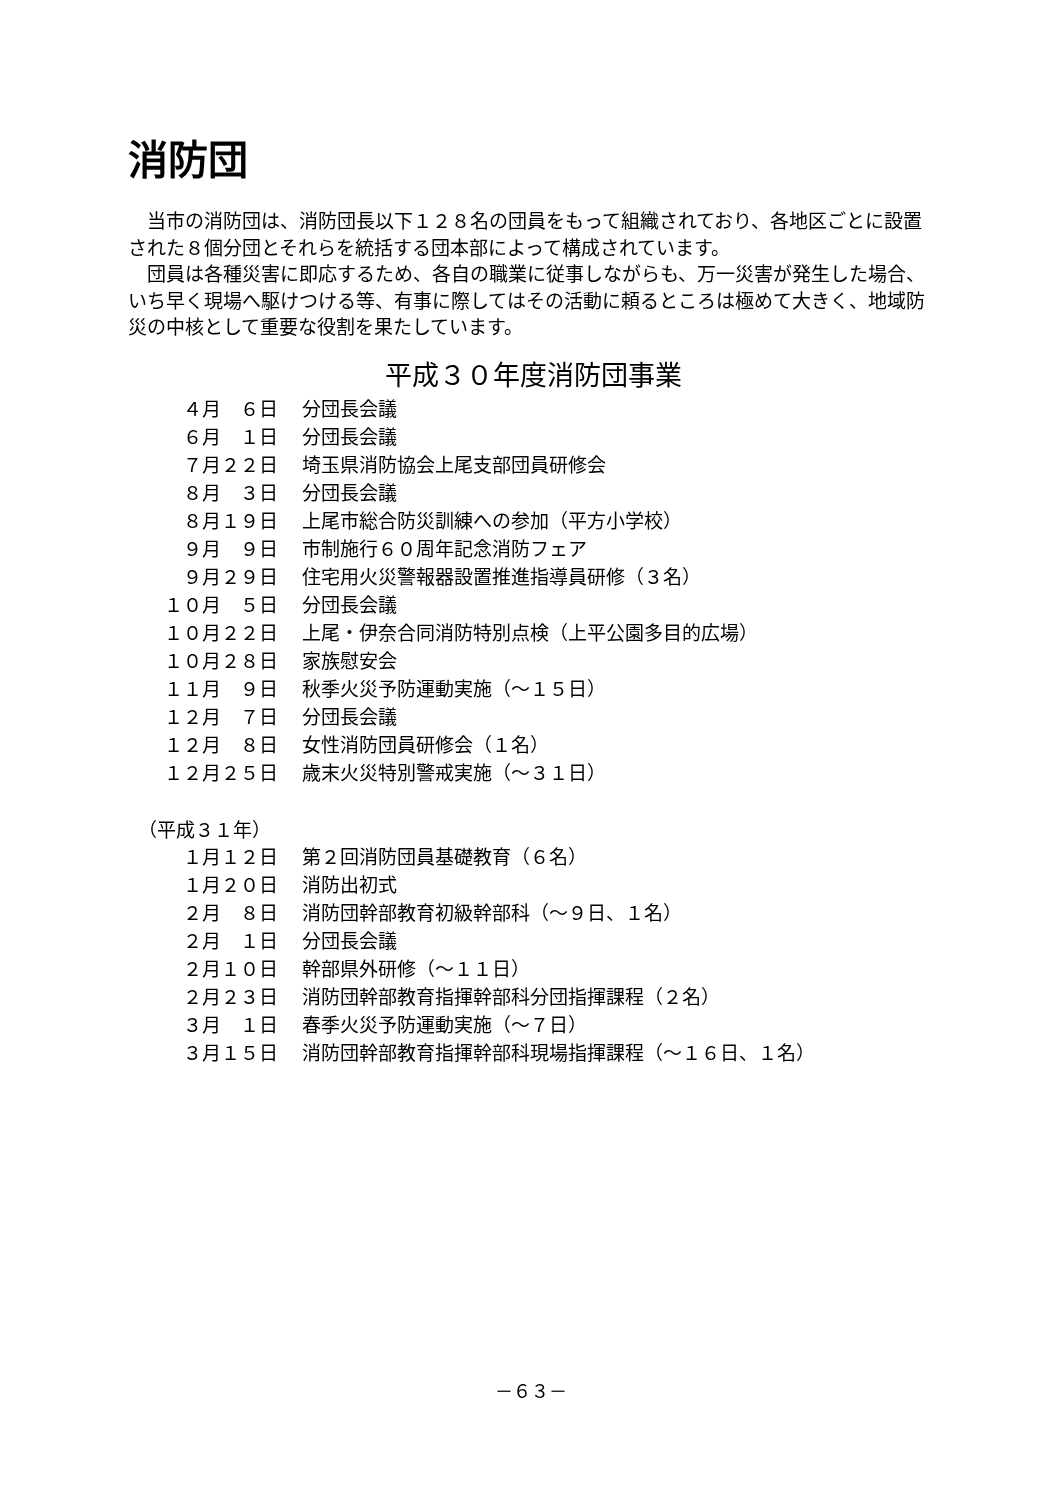消防団
当市の消防団は、消防団長以下１２８名の団員をもって組織されており、各地区ごとに設置された８個分団とそれらを統括する団本部によって構成されています。
団員は各種災害に即応するため、各自の職業に従事しながらも、万一災害が発生した場合、いち早く現場へ駆けつける等、有事に際してはその活動に頼るところは極めて大きく、地域防災の中核として重要な役割を果たしています。
平成３０年度消防団事業
| ４月 ６日 | 分団長会議 |
| ６月 １日 | 分団長会議 |
| ７月２２日 | 埼玉県消防協会上尾支部団員研修会 |
| ８月 ３日 | 分団長会議 |
| ８月１９日 | 上尾市総合防災訓練への参加（平方小学校） |
| ９月 ９日 | 市制施行６０周年記念消防フェア |
| ９月２９日 | 住宅用火災警報器設置推進指導員研修（３名） |
| １０月 ５日 | 分団長会議 |
| １０月２２日 | 上尾・伊奈合同消防特別点検（上平公園多目的広場） |
| １０月２８日 | 家族慰安会 |
| １１月 ９日 | 秋季火災予防運動実施（～１５日） |
| １２月 ７日 | 分団長会議 |
| １２月 ８日 | 女性消防団員研修会（１名） |
| １２月２５日 | 歳末火災特別警戒実施（～３１日） |
（平成３１年）
| １月１２日 | 第２回消防団員基礎教育（６名） |
| １月２０日 | 消防出初式 |
| ２月 ８日 | 消防団幹部教育初級幹部科（～９日、１名） |
| ２月 １日 | 分団長会議 |
| ２月１０日 | 幹部県外研修（～１１日） |
| ２月２３日 | 消防団幹部教育指揮幹部科分団指揮課程（２名） |
| ３月 １日 | 春季火災予防運動実施（～７日） |
| ３月１５日 | 消防団幹部教育指揮幹部科現場指揮課程（～１６日、１名） |
－６３－